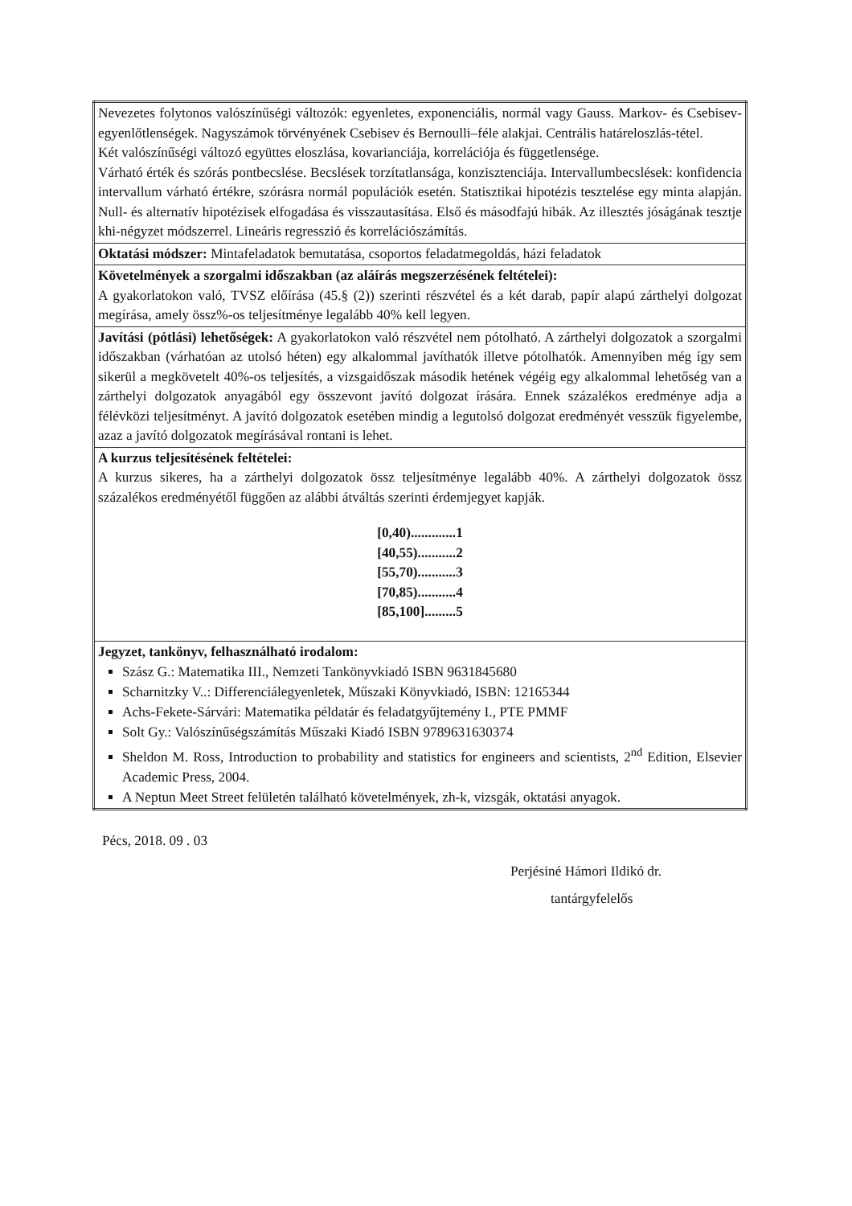| Nevezetes folytonos valószínűségi változók: egyenletes, exponenciális, normál vagy Gauss. Markov- és Csebisev- egyenlőtlenségek. Nagyszámok törvényének Csebisev és Bernoulli–féle alakjai. Centrális határeloszlás-tétel. Két valószínűségi változó együttes eloszlása, kovarianciája, korrelációja és függetlensége. Várható érték és szórás pontbecslése. Becslések torzítatlansága, konzisztenciája. Intervallumbecslések: konfidencia intervallum várható értékre, szórásra normál populációk esetén. Statisztikai hipotézis tesztelése egy minta alapján. Null- és alternatív hipotézisek elfogadása és visszautasítása. Első és másodfajú hibák. Az illesztés jóságának tesztje khi-négyzet módszerrel. Lineáris regresszió és korrelációszámítás. |
| Oktatási módszer: Mintafeladatok bemutatása, csoportos feladatmegoldás, házi feladatok |
| Követelmények a szorgalmi időszakban (az aláírás megszerzésének feltételei): A gyakorlatokon való, TVSZ előírása (45.§ (2)) szerinti részvétel és a két darab, papír alapú zárthelyi dolgozat megírása, amely össz%-os teljesítménye legalább 40% kell legyen. |
| Javítási (pótlási) lehetőségek: A gyakorlatokon való részvétel nem pótolható. A zárthelyi dolgozatok a szorgalmi időszakban (várhatóan az utolsó héten) egy alkalommal javíthatók illetve pótolhatók. Amennyiben még így sem sikerül a megkövetelt 40%-os teljesítés, a vizsgaidőszak második hetének végéig egy alkalommal lehetőség van a zárthelyi dolgozatok anyagából egy összevont javító dolgozat írására. Ennek százalékos eredménye adja a félévközi teljesítményt. A javító dolgozatok esetében mindig a legutolsó dolgozat eredményét vesszük figyelembe, azaz a javító dolgozatok megírásával rontani is lehet. |
| A kurzus teljesítésének feltételei: A kurzus sikeres, ha a zárthelyi dolgozatok össz teljesítménye legalább 40%. A zárthelyi dolgozatok össz százalékos eredményétől függően az alábbi átváltás szerinti érdemjegyet kapják. [0,40).............1 [40,55)...........2 [55,70)...........3 [70,85)...........4 [85,100].........5 |
| Jegyzet, tankönyv, felhasználható irodalom: Szász G.: Matematika III., Nemzeti Tankönyvkiadó ISBN 9631845680 Scharnitzky V..: Differenciálegyenletek, Műszaki Könyvkiadó, ISBN: 12165344 Achs-Fekete-Sárvári: Matematika példatár és feladatgyűjtemény I., PTE PMMF Solt Gy.: Valószínűségszámítás Műszaki Kiadó ISBN 9789631630374 Sheldon M. Ross, Introduction to probability and statistics for engineers and scientists, 2<sup>nd</sup> Edition, Elsevier Academic Press, 2004. A Neptun Meet Street felületén található követelmények, zh-k, vizsgák, oktatási anyagok. |
Pécs, 2018. 09 . 03
Perjésiné Hámori Ildikó dr.
tantárgyfelelős